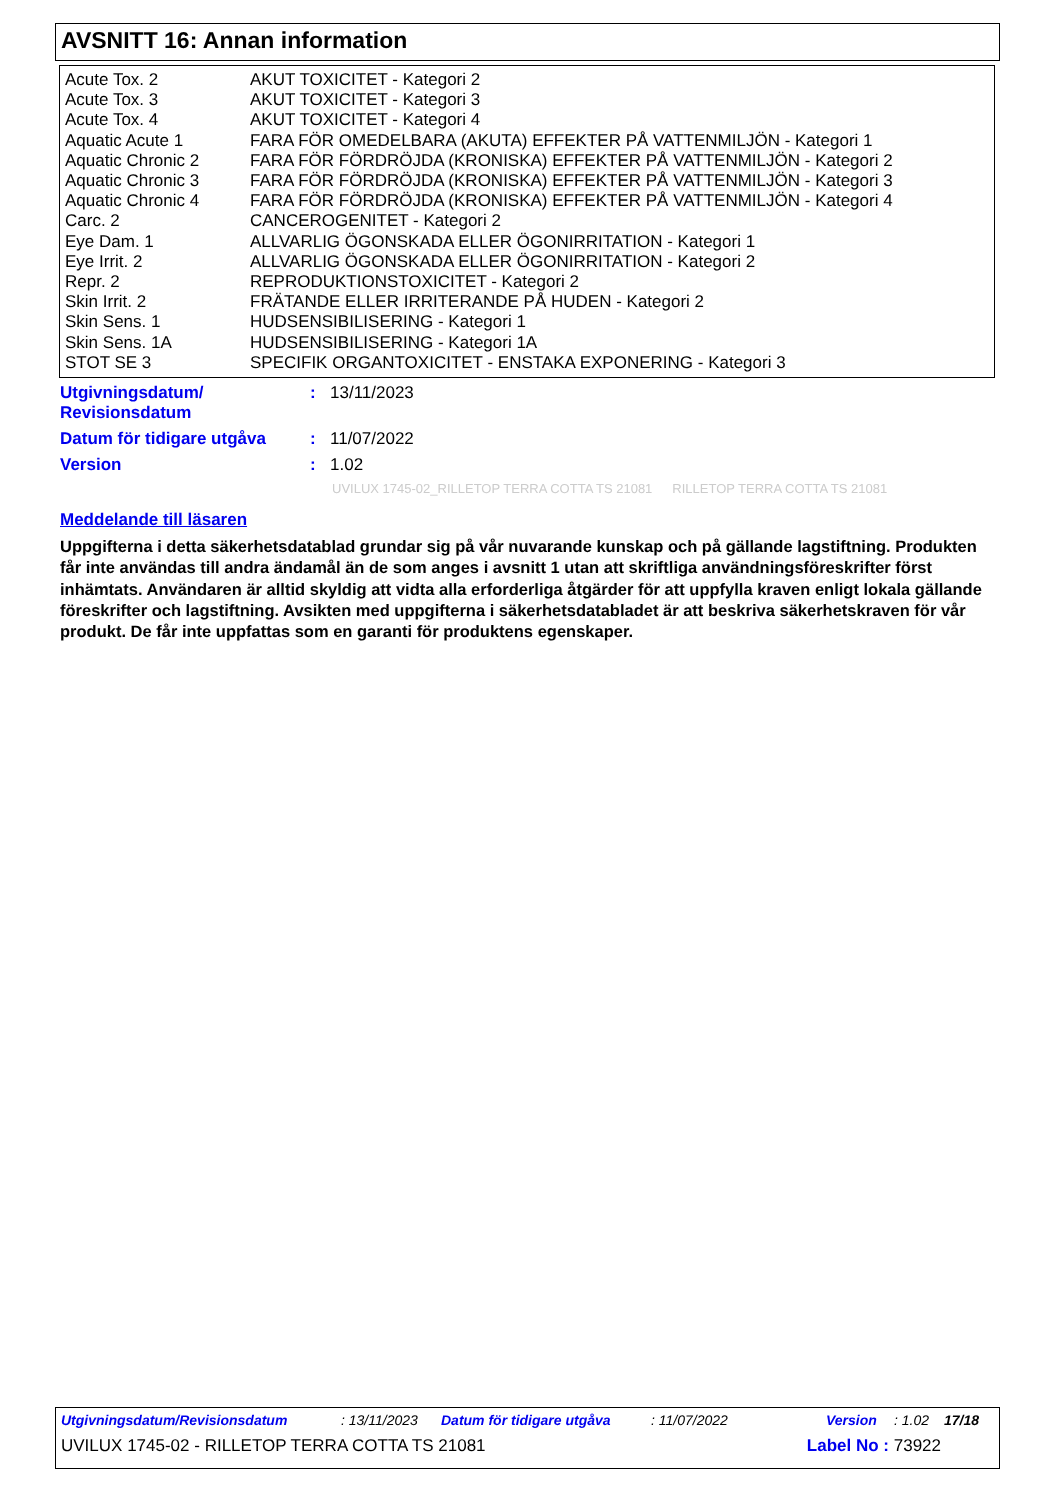AVSNITT 16: Annan information
| Acute Tox. 2 | AKUT TOXICITET - Kategori 2 |
| Acute Tox. 3 | AKUT TOXICITET - Kategori 3 |
| Acute Tox. 4 | AKUT TOXICITET - Kategori 4 |
| Aquatic Acute 1 | FARA FÖR OMEDELBARA (AKUTA) EFFEKTER PÅ VATTENMILJÖN - Kategori 1 |
| Aquatic Chronic 2 | FARA FÖR FÖRDRÖJDA (KRONISKA) EFFEKTER PÅ VATTENMILJÖN - Kategori 2 |
| Aquatic Chronic 3 | FARA FÖR FÖRDRÖJDA (KRONISKA) EFFEKTER PÅ VATTENMILJÖN - Kategori 3 |
| Aquatic Chronic 4 | FARA FÖR FÖRDRÖJDA (KRONISKA) EFFEKTER PÅ VATTENMILJÖN - Kategori 4 |
| Carc. 2 | CANCEROGENITET - Kategori 2 |
| Eye Dam. 1 | ALLVARLIG ÖGONSKADA ELLER ÖGONIRRITATION - Kategori 1 |
| Eye Irrit. 2 | ALLVARLIG ÖGONSKADA ELLER ÖGONIRRITATION - Kategori 2 |
| Repr. 2 | REPRODUKTIONSTOXICITET - Kategori 2 |
| Skin Irrit. 2 | FRÄTANDE ELLER IRRITERANDE PÅ HUDEN - Kategori 2 |
| Skin Sens. 1 | HUDSENSIBILISERING - Kategori 1 |
| Skin Sens. 1A | HUDSENSIBILISERING - Kategori 1A |
| STOT SE 3 | SPECIFIK ORGANTOXICITET - ENSTAKA EXPONERING - Kategori 3 |
| Utgivningsdatum/ Revisionsdatum | : | 13/11/2023 |
| Datum för tidigare utgåva | : | 11/07/2022 |
| Version | : | 1.02 |
UVILUX 1745-02_RILLETOP TERRA COTTA TS 21081 RILLETOP TERRA COTTA TS 21081
Meddelande till läsaren
Uppgifterna i detta säkerhetsdatablad grundar sig på vår nuvarande kunskap och på gällande lagstiftning. Produkten får inte användas till andra ändamål än de som anges i avsnitt 1 utan att skriftliga användningsföreskrifter först inhämtats. Användaren är alltid skyldig att vidta alla erforderliga åtgärder för att uppfylla kraven enligt lokala gällande föreskrifter och lagstiftning. Avsikten med uppgifterna i säkerhetsdatabladet är att beskriva säkerhetskraven för vår produkt. De får inte uppfattas som en garanti för produktens egenskaper.
Utgivningsdatum/Revisionsdatum: 13/11/2023 Datum för tidigare utgåva: 11/07/2022 Version: 1.02 17/18
UVILUX 1745-02 - RILLETOP TERRA COTTA TS 21081 Label No : 73922